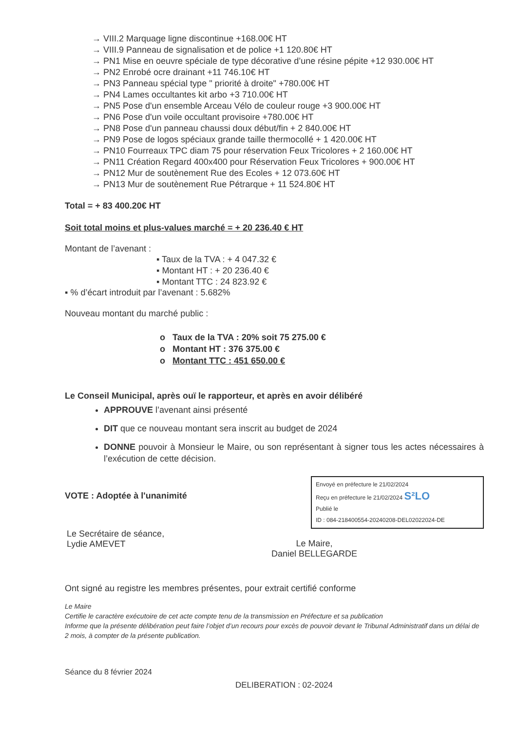→ VIII.2 Marquage ligne discontinue +168.00€ HT
→ VIII.9 Panneau de signalisation et de police +1 120.80€ HT
→ PN1 Mise en oeuvre spéciale de type décorative d’une résine pépite +12 930.00€ HT
→ PN2 Enrobé ocre drainant +11 746.10€ HT
→ PN3 Panneau spécial type " priorité à droite" +780.00€ HT
→ PN4 Lames occultantes kit arbo +3 710.00€ HT
→ PN5 Pose d'un ensemble Arceau Vélo de couleur rouge +3 900.00€ HT
→ PN6 Pose d'un voile occultant provisoire +780.00€ HT
→ PN8 Pose d'un panneau chaussi doux début/fin + 2 840.00€ HT
→ PN9 Pose de logos spéciaux grande taille thermocollé + 1 420.00€ HT
→ PN10 Fourreaux TPC diam 75 pour réservation Feux Tricolores + 2 160.00€ HT
→ PN11 Création Regard 400x400 pour Réservation Feux Tricolores + 900.00€ HT
→ PN12 Mur de soutènement Rue des Ecoles + 12 073.60€ HT
→ PN13 Mur de soutènement Rue Pétrarque + 11 524.80€ HT
Total = + 83 400.20€ HT
Soit total moins et plus-values marché = + 20 236.40 € HT
Montant de l’avenant :
▪ Taux de la TVA : + 4 047.32 €
▪ Montant HT : + 20 236.40 €
▪ Montant TTC : 24 823.92 €
▪ % d’écart introduit par l’avenant : 5.682%
Nouveau montant du marché public :
o Taux de la TVA : 20% soit 75 275.00 €
o Montant HT : 376 375.00 €
o Montant TTC : 451 650.00 €
Le Conseil Municipal, après ouï le rapporteur, et après en avoir délibéré
APPROUVE l’avenant ainsi présenté
DIT que ce nouveau montant sera inscrit au budget de 2024
DONNE pouvoir à Monsieur le Maire, ou son représentant à signer tous les actes nécessaires à l’exécution de cette décision.
Envoyé en préfecture le 21/02/2024
Reçu en préfecture le 21/02/2024 S²LO
Publié le
ID : 084-218400554-20240208-DEL02022024-DE
VOTE : Adoptée à l'unanimité
Le Secrétaire de séance,
Lydie AMEVET
Le Maire,
Daniel BELLEGARDE
Ont signé au registre les membres présentes, pour extrait certifié conforme
Le Maire
Certifie le caractère exécutoire de cet acte compte tenu de la transmission en Préfecture et sa publication
Informe que la présente délibération peut faire l’objet d’un recours pour excès de pouvoir devant le Tribunal Administratif dans un délai de 2 mois, à compter de la présente publication.
Séance du 8 février 2024
DELIBERATION : 02-2024